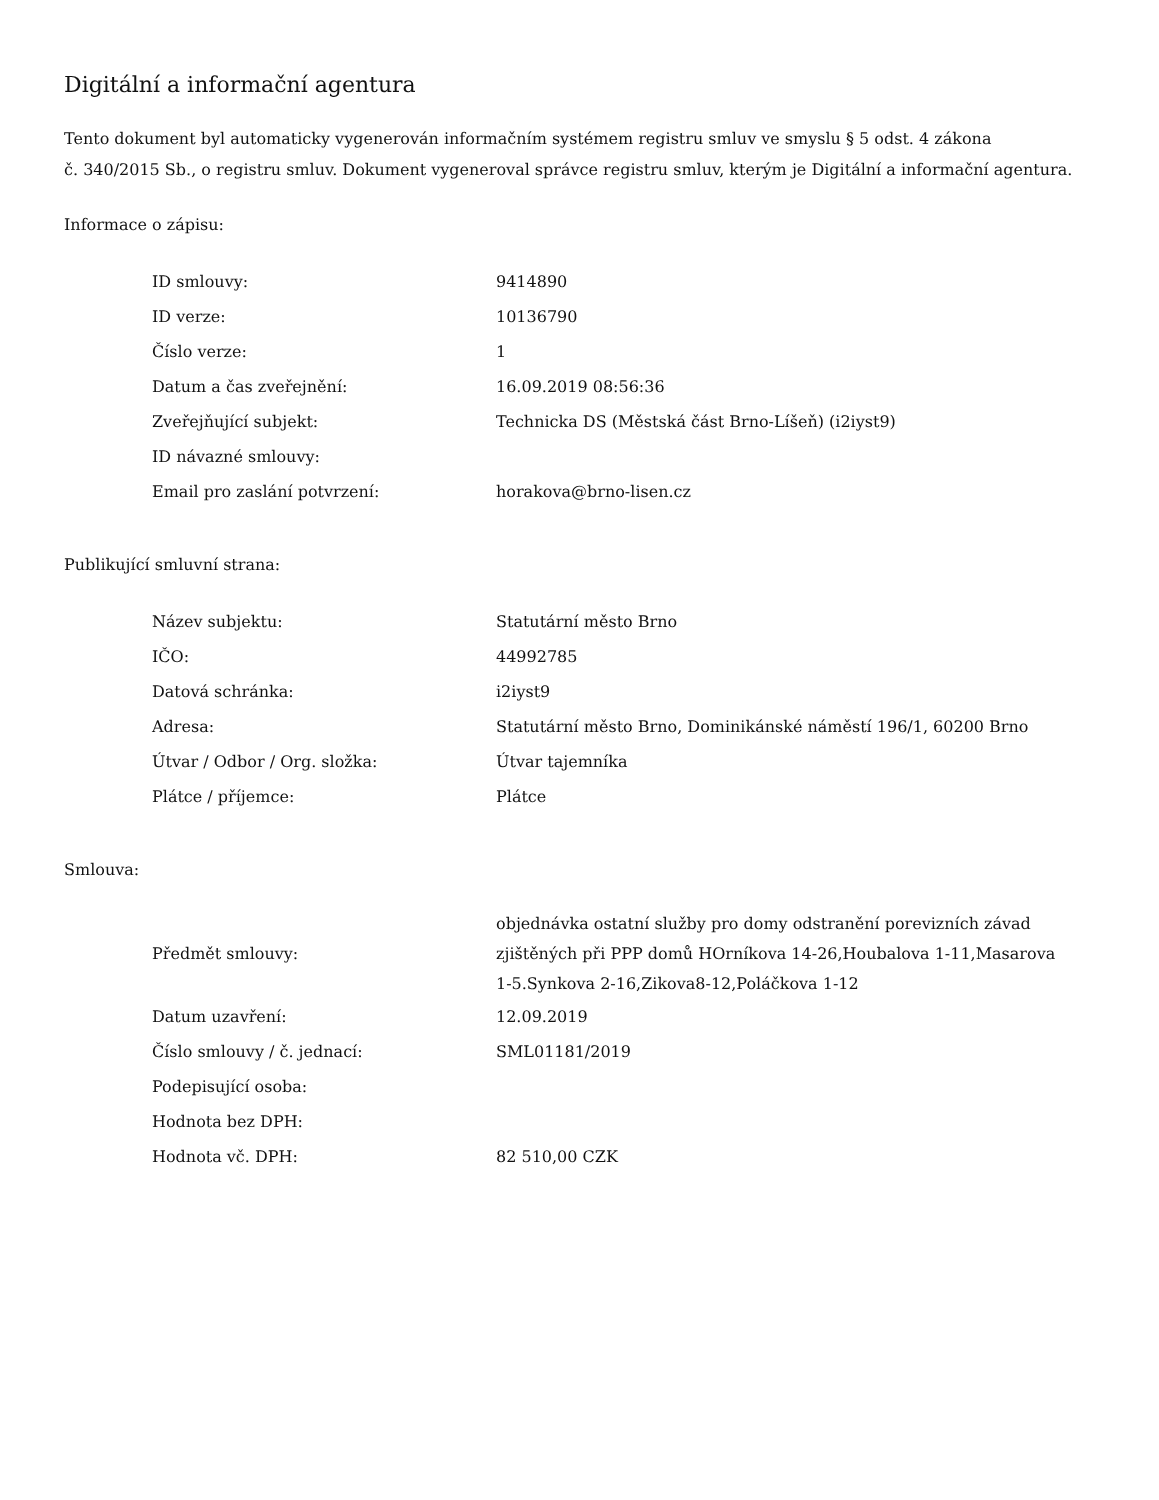Digitální a informační agentura
Tento dokument byl automaticky vygenerován informačním systémem registru smluv ve smyslu § 5 odst. 4 zákona
č. 340/2015 Sb., o registru smluv. Dokument vygeneroval správce registru smluv, kterým je Digitální a informační agentura.
Informace o zápisu:
| ID smlouvy: | 9414890 |
| ID verze: | 10136790 |
| Číslo verze: | 1 |
| Datum a čas zveřejnění: | 16.09.2019 08:56:36 |
| Zveřejňující subjekt: | Technicka DS (Městská část Brno-Líšeň) (i2iyst9) |
| ID návazné smlouvy: | |
| Email pro zaslání potvrzení: | horakova@brno-lisen.cz |
Publikující smluvní strana:
| Název subjektu: | Statutární město Brno |
| IČO: | 44992785 |
| Datová schránka: | i2iyst9 |
| Adresa: | Statutární město Brno, Dominikánské náměstí 196/1, 60200 Brno |
| Útvar / Odbor / Org. složka: | Útvar tajemníka |
| Plátce / příjemce: | Plátce |
Smlouva:
| Předmět smlouvy: | objednávka ostatní služby pro domy odstranění porevizních závad zjištěných při PPP domů HOrníkova 14-26,Houbalova 1-11,Masarova 1-5.Synkova 2-16,Zikova8-12,Poláčkova 1-12 |
| Datum uzavření: | 12.09.2019 |
| Číslo smlouvy / č. jednací: | SML01181/2019 |
| Podepisující osoba: | |
| Hodnota bez DPH: | |
| Hodnota vč. DPH: | 82 510,00 CZK |